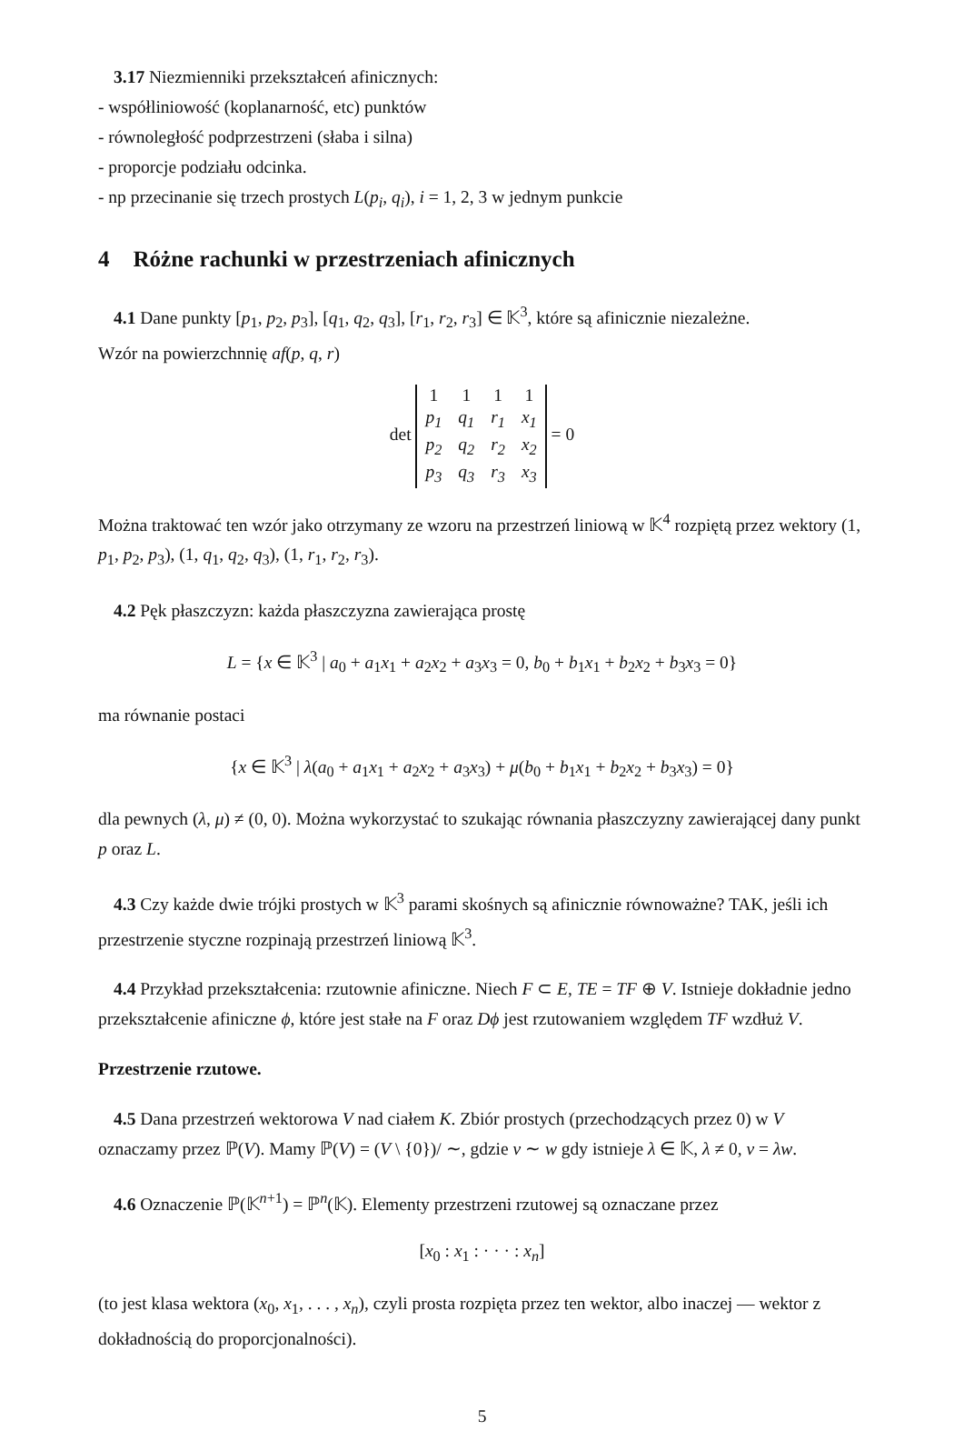3.17 Niezmienniki przekształceń afinicznych:
- współliniowość (koplanarność, etc) punktów
- równoległość podprzestrzeni (słaba i silna)
- proporcje podziału odcinka.
- np przecinanie się trzech prostych L(p<sub>i</sub>, q<sub>i</sub>), i = 1, 2, 3 w jednym punkcie
4 Różne rachunki w przestrzeniach afinicznych
4.1 Dane punkty [p<sub>1</sub>, p<sub>2</sub>, p<sub>3</sub>], [q<sub>1</sub>, q<sub>2</sub>, q<sub>3</sub>], [r<sub>1</sub>, r<sub>2</sub>, r<sub>3</sub>] ∈ 𝕂<sup>3</sup>, które są afinicznie niezależne.
Wzór na powierzchnnię af(p, q, r)
det
| 1 | 1 | 1 | 1 |
| p<sub>1</sub> | q<sub>1</sub> | r<sub>1</sub> | x<sub>1</sub> |
| p<sub>2</sub> | q<sub>2</sub> | r<sub>2</sub> | x<sub>2</sub> |
| p<sub>3</sub> | q<sub>3</sub> | r<sub>3</sub> | x<sub>3</sub> |
= 0
Można traktować ten wzór jako otrzymany ze wzoru na przestrzeń liniową w 𝕂<sup>4</sup> rozpiętą przez wektory (1, p<sub>1</sub>, p<sub>2</sub>, p<sub>3</sub>), (1, q<sub>1</sub>, q<sub>2</sub>, q<sub>3</sub>), (1, r<sub>1</sub>, r<sub>2</sub>, r<sub>3</sub>).
4.2 Pęk płaszczyzn: każda płaszczyzna zawierająca prostę
L = {x ∈ 𝕂<sup>3</sup> | a<sub>0</sub> + a<sub>1</sub>x<sub>1</sub> + a<sub>2</sub>x<sub>2</sub> + a<sub>3</sub>x<sub>3</sub> = 0, b<sub>0</sub> + b<sub>1</sub>x<sub>1</sub> + b<sub>2</sub>x<sub>2</sub> + b<sub>3</sub>x<sub>3</sub> = 0}
ma równanie postaci
{x ∈ 𝕂<sup>3</sup> | λ(a<sub>0</sub> + a<sub>1</sub>x<sub>1</sub> + a<sub>2</sub>x<sub>2</sub> + a<sub>3</sub>x<sub>3</sub>) + μ(b<sub>0</sub> + b<sub>1</sub>x<sub>1</sub> + b<sub>2</sub>x<sub>2</sub> + b<sub>3</sub>x<sub>3</sub>) = 0}
dla pewnych (λ, μ) ≠ (0, 0). Można wykorzystać to szukając równania płaszczyzny zawierającej dany punkt p oraz L.
4.3 Czy każde dwie trójki prostych w 𝕂<sup>3</sup> parami skośnych są afinicznie równoważne? TAK, jeśli ich przestrzenie styczne rozpinają przestrzeń liniową 𝕂<sup>3</sup>.
4.4 Przykład przekształcenia: rzutownie afiniczne. Niech F ⊂ E, TE = TF ⊕ V. Istnieje dokładnie jedno przekształcenie afiniczne ϕ, które jest stałe na F oraz Dϕ jest rzutowaniem względem TF wzdłuż V.
Przestrzenie rzutowe.
4.5 Dana przestrzeń wektorowa V nad ciałem K. Zbiór prostych (przechodzących przez 0) w V oznaczamy przez ℙ(V). Mamy ℙ(V) = (V \ {0})/ ∼, gdzie v ∼ w gdy istnieje λ ∈ 𝕂, λ ≠ 0, v = λw.
4.6 Oznaczenie ℙ(𝕂<sup>n+1</sup>) = ℙ<sup>n</sup>(𝕂). Elementy przestrzeni rzutowej są oznaczane przez
[x<sub>0</sub> : x<sub>1</sub> : · · · : x<sub>n</sub>]
(to jest klasa wektora (x<sub>0</sub>, x<sub>1</sub>, . . . , x<sub>n</sub>), czyli prosta rozpięta przez ten wektor, albo inaczej — wektor z dokładnością do proporcjonalności).
5